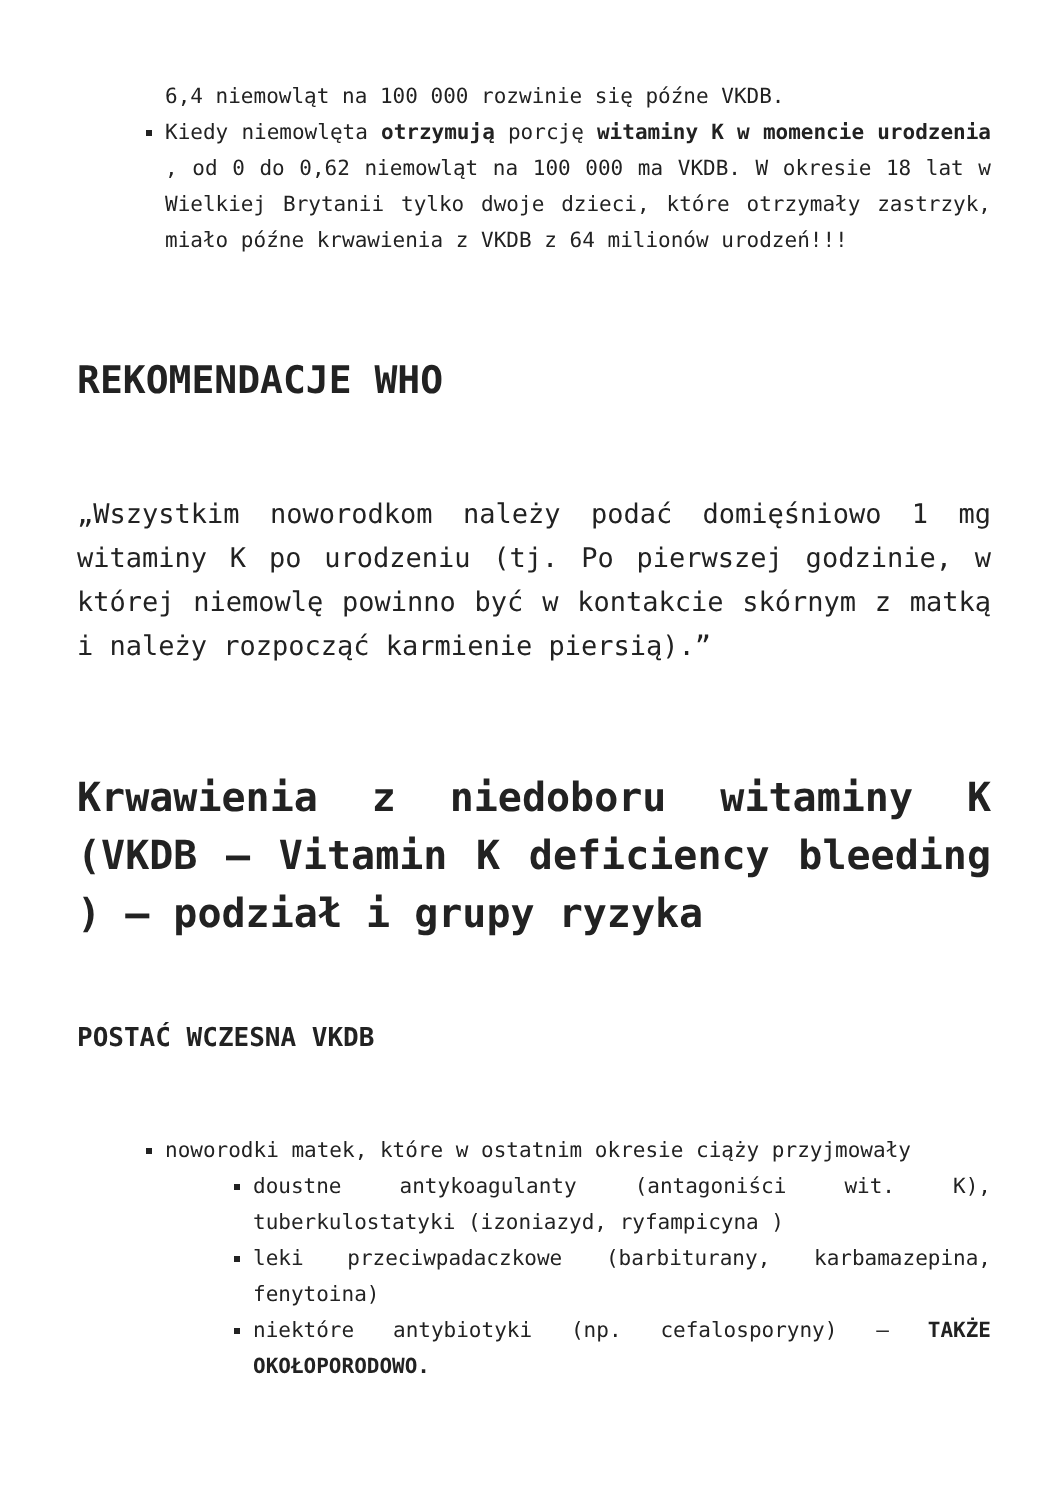6,4 niemowląt na 100 000 rozwinie się późne VKDB.
Kiedy niemowlęta otrzymują porcję witaminy K w momencie urodzenia , od 0 do 0,62 niemowląt na 100 000 ma VKDB. W okresie 18 lat w Wielkiej Brytanii tylko dwoje dzieci, które otrzymały zastrzyk, miało późne krwawienia z VKDB z 64 milionów urodzeń!!!
REKOMENDACJE WHO
„Wszystkim noworodkom należy podać domięśniowo 1 mg witaminy K po urodzeniu (tj. Po pierwszej godzinie, w której niemowlę powinno być w kontakcie skórnym z matką i należy rozpocząć karmienie piersią).”
Krwawienia z niedoboru witaminy K (VKDB – Vitamin K deficiency bleeding ) – podział i grupy ryzyka
POSTAĆ WCZESNA VKDB
noworodki matek, które w ostatnim okresie ciąży przyjmowały
doustne antykoagulanty (antagoniści wit. K), tuberkulostatyki (izoniazyd, ryfampicyna )
leki przeciwpadaczkowe (barbiturany, karbamazepina, fenytoina)
niektóre antybiotyki (np. cefalosporyny) – TAKŻE OKOŁOPORODOWO.